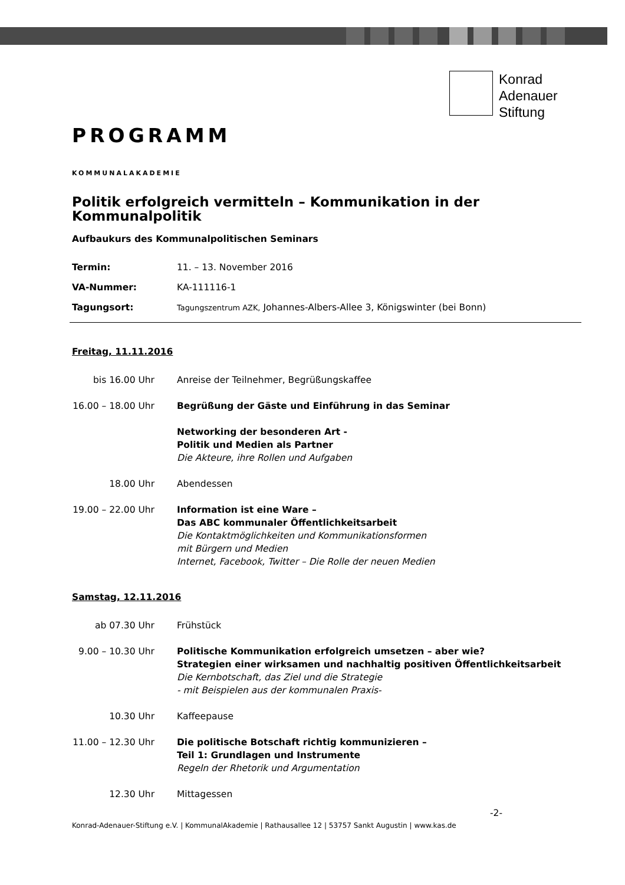Konrad
Adenauer
Stiftung
PROGRAMM
KOMMUNALAKADEMIE
Politik erfolgreich vermitteln – Kommunikation in der Kommunalpolitik
Aufbaukurs des Kommunalpolitischen Seminars
Termin: 11. – 13. November 2016
VA-Nummer: KA-111116-1
Tagungsort: Tagungszentrum AZK, Johannes-Albers-Allee 3, Königswinter (bei Bonn)
Freitag, 11.11.2016
bis 16.00 Uhr Anreise der Teilnehmer, Begrüßungskaffee
16.00 – 18.00 Uhr Begrüßung der Gäste und Einführung in das Seminar
Networking der besonderen Art -
Politik und Medien als Partner
Die Akteure, ihre Rollen und Aufgaben
18.00 Uhr Abendessen
19.00 – 22.00 Uhr Information ist eine Ware –
Das ABC kommunaler Öffentlichkeitsarbeit
Die Kontaktmöglichkeiten und Kommunikationsformen
mit Bürgern und Medien
Internet, Facebook, Twitter – Die Rolle der neuen Medien
Samstag, 12.11.2016
ab 07.30 Uhr Frühstück
9.00 – 10.30 Uhr Politische Kommunikation erfolgreich umsetzen – aber wie?
Strategien einer wirksamen und nachhaltig positiven Öffentlichkeitsarbeit
Die Kernbotschaft, das Ziel und die Strategie
- mit Beispielen aus der kommunalen Praxis-
10.30 Uhr Kaffeepause
11.00 – 12.30 Uhr Die politische Botschaft richtig kommunizieren –
Teil 1: Grundlagen und Instrumente
Regeln der Rhetorik und Argumentation
12.30 Uhr Mittagessen
-2-
Konrad-Adenauer-Stiftung e.V. | KommunalAkademie | Rathausallee 12 | 53757 Sankt Augustin | www.kas.de